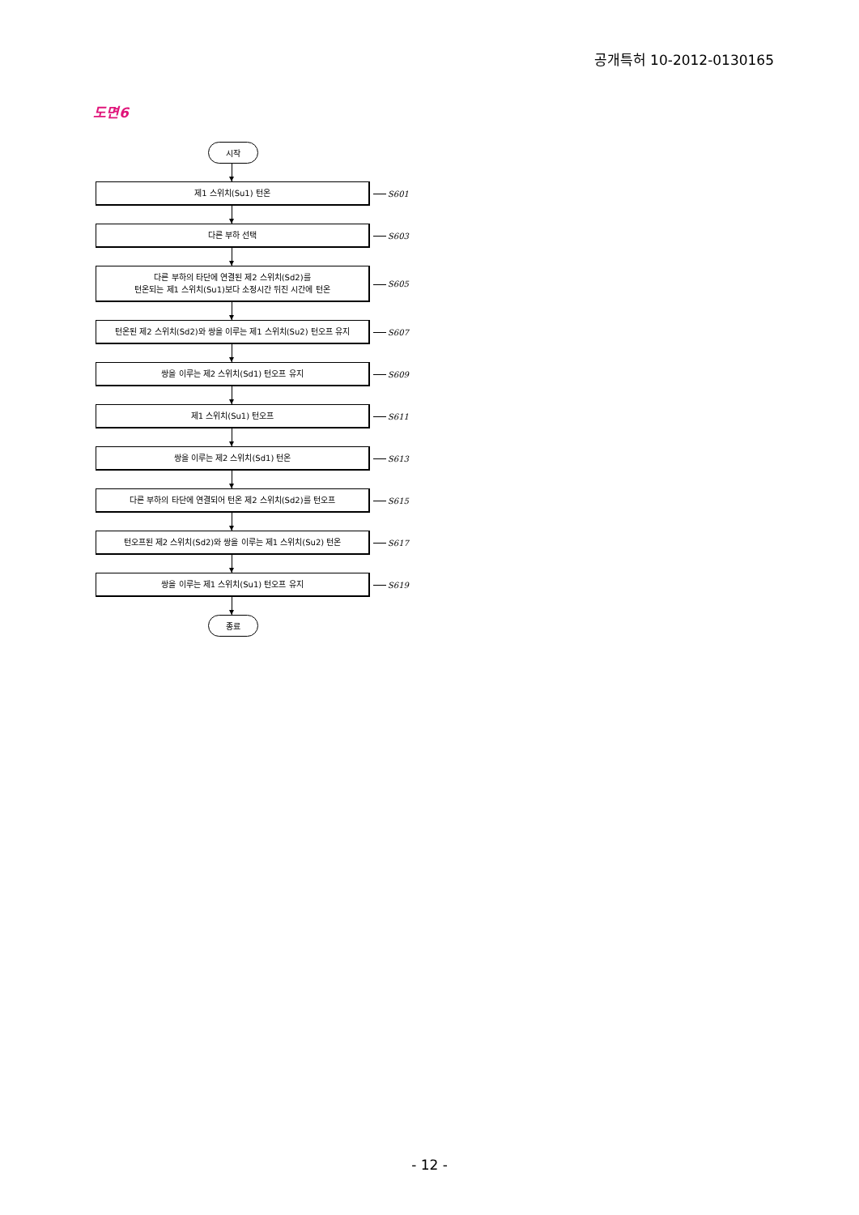공개특허 10-2012-0130165
도면6
시작
제1 스위치(Su1) 턴온
S601
다른 부하 선택
S603
다른 부하의 타단에 연결된 제2 스위치(Sd2)를
턴온되는 제1 스위치(Su1)보다 소정시간 뒤진 시간에 턴온
S605
턴온된 제2 스위치(Sd2)와 쌍을 이루는 제1 스위치(Su2) 턴오프 유지
S607
쌍을 이루는 제2 스위치(Sd1) 턴오프 유지
S609
제1 스위치(Su1) 턴오프
S611
쌍을 이루는 제2 스위치(Sd1) 턴온
S613
다른 부하의 타단에 연결되어 턴온 제2 스위치(Sd2)를 턴오프
S615
턴오프된 제2 스위치(Sd2)와 쌍을 이루는 제1 스위치(Su2) 턴온
S617
쌍을 이루는 제1 스위치(Su1) 턴오프 유지
S619
종료
- 12 -